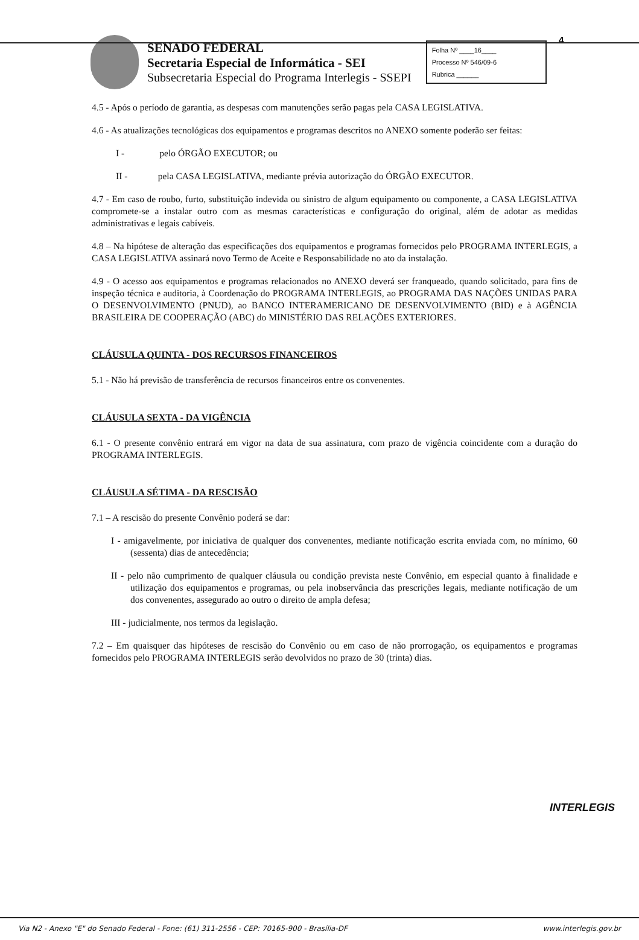SENADO FEDERAL
Secretaria Especial de Informática - SEI
Subsecretaria Especial do Programa Interlegis - SSEPI
Folha Nº ____16____
Processo Nº 546/09-6
Rubrica ______
4
4.5 - Após o período de garantia, as despesas com manutenções serão pagas pela CASA LEGISLATIVA.
4.6 - As atualizações tecnológicas dos equipamentos e programas descritos no ANEXO somente poderão ser feitas:
I - pelo ÓRGÃO EXECUTOR; ou
II - pela CASA LEGISLATIVA, mediante prévia autorização do ÓRGÃO EXECUTOR.
4.7 - Em caso de roubo, furto, substituição indevida ou sinistro de algum equipamento ou componente, a CASA LEGISLATIVA compromete-se a instalar outro com as mesmas características e configuração do original, além de adotar as medidas administrativas e legais cabíveis.
4.8 – Na hipótese de alteração das especificações dos equipamentos e programas fornecidos pelo PROGRAMA INTERLEGIS, a CASA LEGISLATIVA assinará novo Termo de Aceite e Responsabilidade no ato da instalação.
4.9 - O acesso aos equipamentos e programas relacionados no ANEXO deverá ser franqueado, quando solicitado, para fins de inspeção técnica e auditoria, à Coordenação do PROGRAMA INTERLEGIS, ao PROGRAMA DAS NAÇÕES UNIDAS PARA O DESENVOLVIMENTO (PNUD), ao BANCO INTERAMERICANO DE DESENVOLVIMENTO (BID) e à AGÊNCIA BRASILEIRA DE COOPERAÇÃO (ABC) do MINISTÉRIO DAS RELAÇÕES EXTERIORES.
CLÁUSULA QUINTA - DOS RECURSOS FINANCEIROS
5.1 - Não há previsão de transferência de recursos financeiros entre os convenentes.
CLÁUSULA SEXTA - DA VIGÊNCIA
6.1 - O presente convênio entrará em vigor na data de sua assinatura, com prazo de vigência coincidente com a duração do PROGRAMA INTERLEGIS.
CLÁUSULA SÉTIMA - DA RESCISÃO
7.1 – A rescisão do presente Convênio poderá se dar:
I - amigavelmente, por iniciativa de qualquer dos convenentes, mediante notificação escrita enviada com, no mínimo, 60 (sessenta) dias de antecedência;
II - pelo não cumprimento de qualquer cláusula ou condição prevista neste Convênio, em especial quanto à finalidade e utilização dos equipamentos e programas, ou pela inobservância das prescrições legais, mediante notificação de um dos convenentes, assegurado ao outro o direito de ampla defesa;
III - judicialmente, nos termos da legislação.
7.2 – Em quaisquer das hipóteses de rescisão do Convênio ou em caso de não prorrogação, os equipamentos e programas fornecidos pelo PROGRAMA INTERLEGIS serão devolvidos no prazo de 30 (trinta) dias.
INTERLEGIS
Via N2 - Anexo "E" do Senado Federal - Fone: (61) 311-2556 - CEP: 70165-900 - Brasília-DF www.interlegis.gov.br